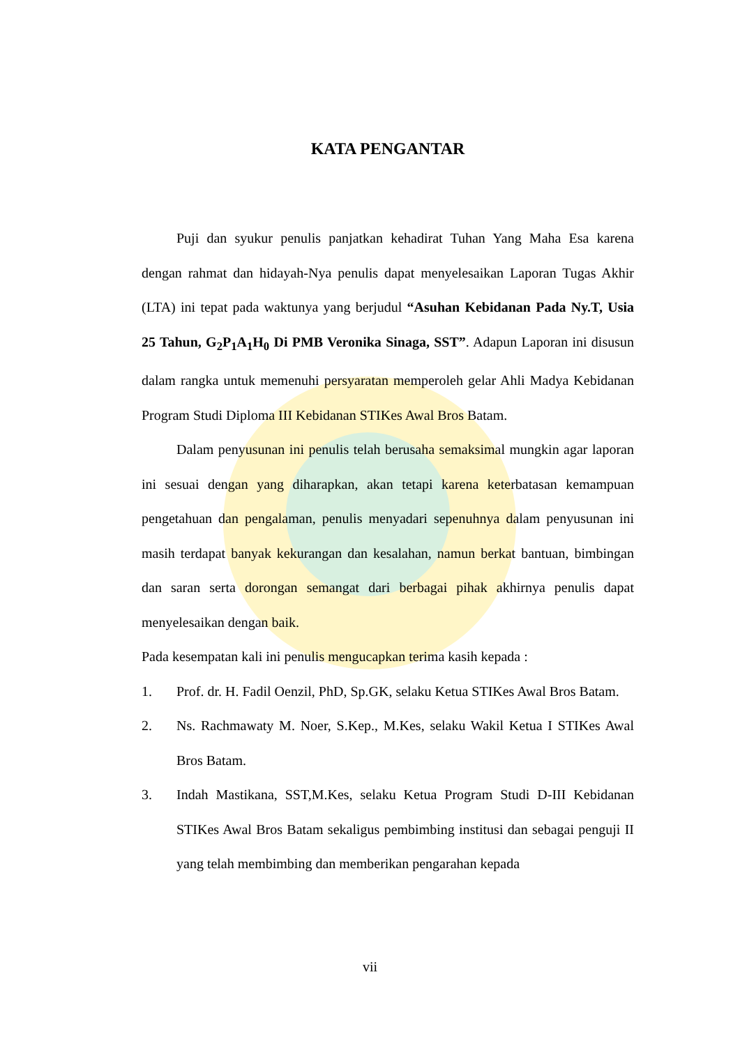KATA PENGANTAR
Puji dan syukur penulis panjatkan kehadirat Tuhan Yang Maha Esa karena dengan rahmat dan hidayah-Nya penulis dapat menyelesaikan Laporan Tugas Akhir (LTA) ini tepat pada waktunya yang berjudul “Asuhan Kebidanan Pada Ny.T, Usia 25 Tahun, G<sub>2</sub>P<sub>1</sub>A<sub>1</sub>H<sub>0</sub> Di PMB Veronika Sinaga, SST”. Adapun Laporan ini disusun dalam rangka untuk memenuhi persyaratan memperoleh gelar Ahli Madya Kebidanan Program Studi Diploma III Kebidanan STIKes Awal Bros Batam.
Dalam penyusunan ini penulis telah berusaha semaksimal mungkin agar laporan ini sesuai dengan yang diharapkan, akan tetapi karena keterbatasan kemampuan pengetahuan dan pengalaman, penulis menyadari sepenuhnya dalam penyusunan ini masih terdapat banyak kekurangan dan kesalahan, namun berkat bantuan, bimbingan dan saran serta dorongan semangat dari berbagai pihak akhirnya penulis dapat menyelesaikan dengan baik.
Pada kesempatan kali ini penulis mengucapkan terima kasih kepada :
1. Prof. dr. H. Fadil Oenzil, PhD, Sp.GK, selaku Ketua STIKes Awal Bros Batam.
2. Ns. Rachmawaty M. Noer, S.Kep., M.Kes, selaku Wakil Ketua I STIKes Awal Bros Batam.
3. Indah Mastikana, SST,M.Kes, selaku Ketua Program Studi D-III Kebidanan STIKes Awal Bros Batam sekaligus pembimbing institusi dan sebagai penguji II yang telah membimbing dan memberikan pengarahan kepada
vii